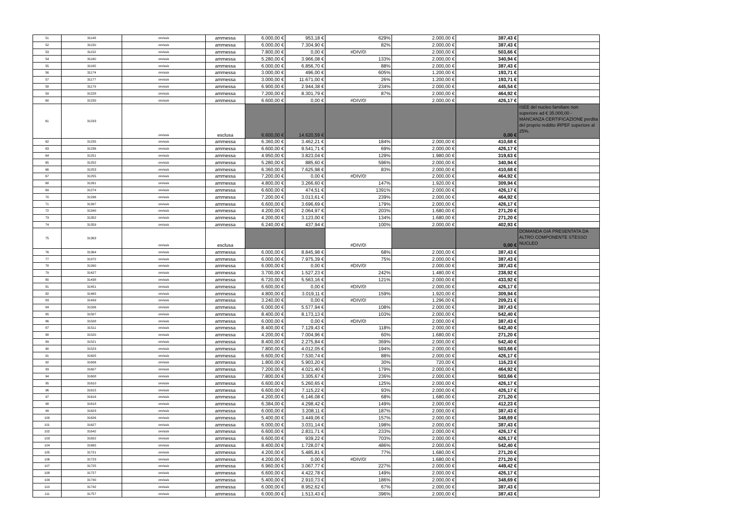| 51 | 31148 | omissis | ammessa | 6.000,00 € | 953,18 € | 629% | 2.000,00 € | 387,43 € | |
| 52 | 31150 | omissis | ammessa | 6.000,00 € | 7.304,90 € | 82% | 2.000,00 € | 387,43 € | |
| 53 | 31152 | omissis | ammessa | 7.800,00 € | 0,00 € | #DIV/0! | 2.000,00 € | 503,66 € | |
| 54 | 31160 | omissis | ammessa | 5.280,00 € | 3.966,08 € | 133% | 2.000,00 € | 340,94 € | |
| 55 | 31165 | omissis | ammessa | 6.000,00 € | 6.856,70 € | 88% | 2.000,00 € | 387,43 € | |
| 56 | 31174 | omissis | ammessa | 3.000,00 € | 496,00 € | 605% | 1.200,00 € | 193,71 € | |
| 57 | 31177 | omissis | ammessa | 3.000,00 € | 11.671,00 € | 26% | 1.200,00 € | 193,71 € | |
| 58 | 31179 | omissis | ammessa | 6.900,00 € | 2.944,38 € | 234% | 2.000,00 € | 445,54 € | |
| 59 | 31228 | omissis | ammessa | 7.200,00 € | 8.301,79 € | 87% | 2.000,00 € | 464,92 € | |
| 60 | 31230 | omissis | ammessa | 6.600,00 € | 0,00 € | #DIV/0! | 2.000,00 € | 426,17 € | |
| 61 | 31233 | omissis | esclusa | 6.600,00 € | 14.620,59 € | | | 0,00 € | ISEE del nucleo familiare non superiore ad € 35.000,00 - MANCANZA CERTIFICAZIONE perdita del proprio reddito IRPEF superiore al 25%. |
| 62 | 31235 | omissis | ammessa | 6.360,00 € | 3.462,21 € | 184% | 2.000,00 € | 410,68 € | |
| 63 | 31236 | omissis | ammessa | 6.600,00 € | 9.541,71 € | 69% | 2.000,00 € | 426,17 € | |
| 64 | 31251 | omissis | ammessa | 4.950,00 € | 3.823,04 € | 129% | 1.980,00 € | 319,63 € | |
| 65 | 31252 | omissis | ammessa | 5.280,00 € | 885,60 € | 596% | 2.000,00 € | 340,94 € | |
| 66 | 31253 | omissis | ammessa | 6.360,00 € | 7.625,98 € | 83% | 2.000,00 € | 410,68 € | |
| 67 | 31255 | omissis | ammessa | 7.200,00 € | 0,00 € | #DIV/0! | 2.000,00 € | 464,92 € | |
| 68 | 31261 | omissis | ammessa | 4.800,00 € | 3.266,60 € | 147% | 1.920,00 € | 309,94 € | |
| 69 | 31274 | omissis | ammessa | 6.600,00 € | 474,51 € | 1391% | 2.000,00 € | 426,17 € | |
| 70 | 31296 | omissis | ammessa | 7.200,00 € | 3.013,61 € | 239% | 2.000,00 € | 464,92 € | |
| 71 | 31397 | omissis | ammessa | 6.600,00 € | 3.696,69 € | 179% | 2.000,00 € | 426,17 € | |
| 72 | 31340 | omissis | ammessa | 4.200,00 € | 2.064,97 € | 203% | 1.680,00 € | 271,20 € | |
| 73 | 31352 | omissis | ammessa | 4.200,00 € | 3.123,00 € | 134% | 1.680,00 € | 271,20 € | |
| 74 | 31359 | omissis | ammessa | 6.240,00 € | 437,94 € | 100% | 2.000,00 € | 402,93 € | |
| 75 | 31363 | omissis | esclusa | | | #DIV/0! | | 0,00 € | DOMANDA GIÁ PRESENTATA DA ALTRO COMPONENTE STESSO NUCLEO |
| 76 | 31364 | omissis | ammessa | 6.000,00 € | 8.845,98 € | 68% | 2.000,00 € | 387,43 € | |
| 77 | 31372 | omissis | ammessa | 6.000,00 € | 7.975,39 € | 75% | 2.000,00 € | 387,43 € | |
| 78 | 31390 | omissis | ammessa | 6.000,00 € | 0,00 € | #DIV/0! | 2.000,00 € | 387,43 € | |
| 79 | 31427 | omissis | ammessa | 3.700,00 € | 1.527,23 € | 242% | 1.480,00 € | 238,92 € | |
| 80 | 31438 | omissis | ammessa | 6.720,00 € | 5.563,16 € | 121% | 2.000,00 € | 433,92 € | |
| 81 | 31451 | omissis | ammessa | 6.600,00 € | 0,00 € | #DIV/0! | 2.000,00 € | 426,17 € | |
| 82 | 31465 | omissis | ammessa | 4.800,00 € | 3.019,11 € | 159% | 1.920,00 € | 309,94 € | |
| 83 | 31499 | omissis | ammessa | 3.240,00 € | 0,00 € | #DIV/0! | 1.296,00 € | 209,21 € | |
| 84 | 31506 | omissis | ammessa | 6.000,00 € | 5.577,94 € | 108% | 2.000,00 € | 387,43 € | |
| 85 | 31507 | omissis | ammessa | 8.400,00 € | 8.173,13 € | 103% | 2.000,00 € | 542,40 € | |
| 86 | 31508 | omissis | ammessa | 6.000,00 € | 0,00 € | #DIV/0! | 2.000,00 € | 387,43 € | |
| 87 | 31511 | omissis | ammessa | 8.400,00 € | 7.129,43 € | 118% | 2.000,00 € | 542,40 € | |
| 88 | 31520 | omissis | ammessa | 4.200,00 € | 7.004,96 € | 60% | 1.680,00 € | 271,20 € | |
| 89 | 31521 | omissis | ammessa | 8.400,00 € | 2.275,84 € | 369% | 2.000,00 € | 542,40 € | |
| 90 | 31523 | omissis | ammessa | 7.800,00 € | 4.012,05 € | 194% | 2.000,00 € | 503,66 € | |
| 91 | 31605 | omissis | ammessa | 6.600,00 € | 7.530,74 € | 88% | 2.000,00 € | 426,17 € | |
| 92 | 31606 | omissis | ammessa | 1.800,00 € | 5.903,20 € | 30% | 720,00 € | 116,23 € | |
| 93 | 31607 | omissis | ammessa | 7.200,00 € | 4.021,40 € | 179% | 2.000,00 € | 464,92 € | |
| 94 | 31608 | omissis | ammessa | 7.800,00 € | 3.305,67 € | 236% | 2.000,00 € | 503,66 € | |
| 95 | 31610 | omissis | ammessa | 6.600,00 € | 5.260,65 € | 125% | 2.000,00 € | 426,17 € | |
| 96 | 31615 | omissis | ammessa | 6.600,00 € | 7.115,22 € | 93% | 2.000,00 € | 426,17 € | |
| 97 | 31616 | omissis | ammessa | 4.200,00 € | 6.146,08 € | 68% | 1.680,00 € | 271,20 € | |
| 98 | 31618 | omissis | ammessa | 6.384,00 € | 4.298,42 € | 149% | 2.000,00 € | 412,23 € | |
| 99 | 31623 | omissis | ammessa | 6.000,00 € | 3.208,11 € | 187% | 2.000,00 € | 387,43 € | |
| 100 | 31626 | omissis | ammessa | 5.400,00 € | 3.449,06 € | 157% | 2.000,00 € | 348,69 € | |
| 101 | 31627 | omissis | ammessa | 6.000,00 € | 3.031,14 € | 198% | 2.000,00 € | 387,43 € | |
| 102 | 31642 | omissis | ammessa | 6.600,00 € | 2.831,71 € | 233% | 2.000,00 € | 426,17 € | |
| 103 | 31652 | omissis | ammessa | 6.600,00 € | 939,22 € | 703% | 2.000,00 € | 426,17 € | |
| 104 | 31665 | omissis | ammessa | 8.400,00 € | 1.728,07 € | 486% | 2.000,00 € | 542,40 € | |
| 105 | 31721 | omissis | ammessa | 4.200,00 € | 5.485,81 € | 77% | 1.680,00 € | 271,20 € | |
| 106 | 31723 | omissis | ammessa | 4.200,00 € | 0,00 € | #DIV/0! | 1.680,00 € | 271,20 € | |
| 107 | 31725 | omissis | ammessa | 6.960,00 € | 3.067,77 € | 227% | 2.000,00 € | 449,42 € | |
| 108 | 31727 | omissis | ammessa | 6.600,00 € | 4.422,78 € | 149% | 2.000,00 € | 426,17 € | |
| 109 | 31740 | omissis | ammessa | 5.400,00 € | 2.910,73 € | 186% | 2.000,00 € | 348,69 € | |
| 110 | 31742 | omissis | ammessa | 6.000,00 € | 8.952,62 € | 67% | 2.000,00 € | 387,43 € | |
| 111 | 31757 | omissis | ammessa | 6.000,00 € | 1.513,43 € | 396% | 2.000,00 € | 387,43 € | |